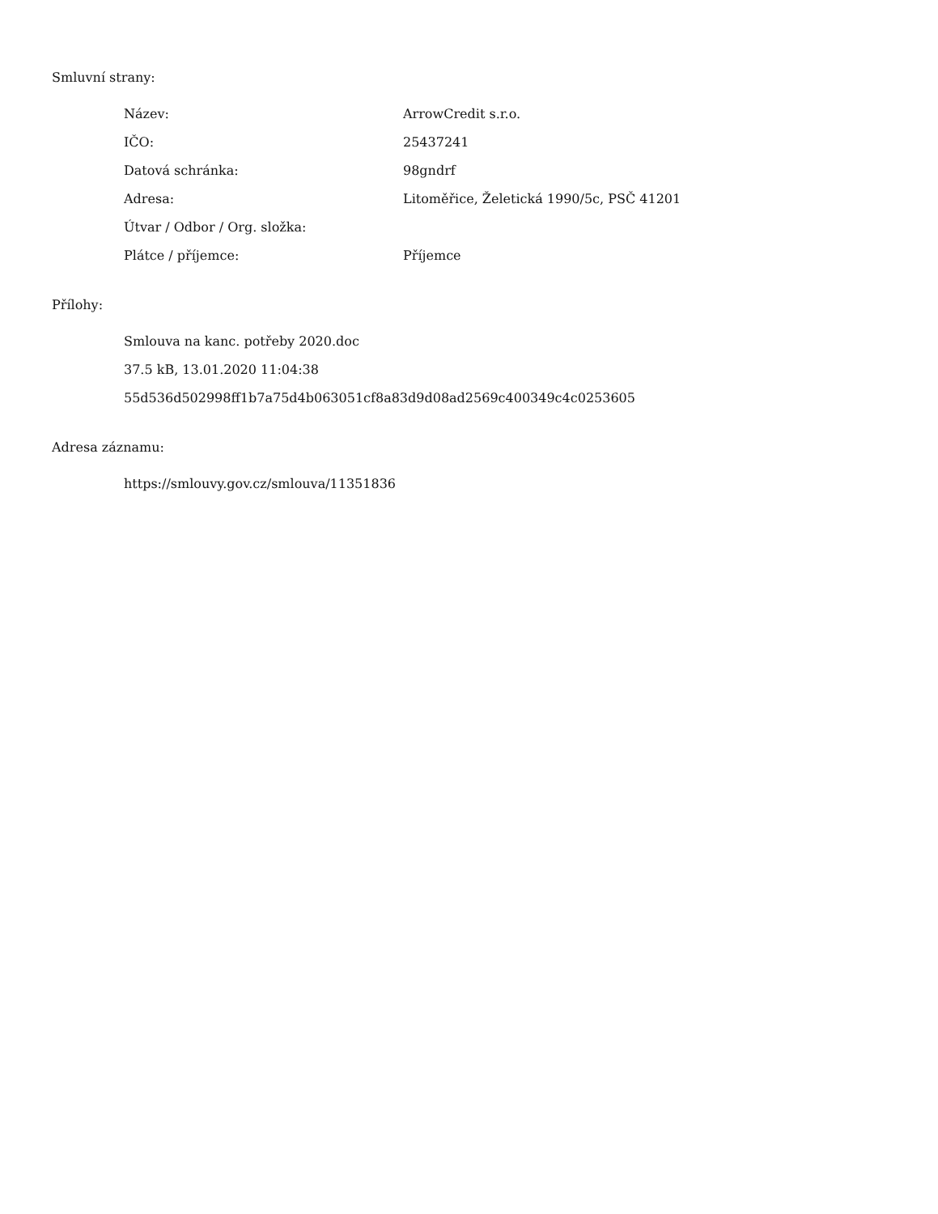Smluvní strany:
| Název: | ArrowCredit s.r.o. |
| IČO: | 25437241 |
| Datová schránka: | 98gndrf |
| Adresa: | Litoměřice, Želetická 1990/5c, PSČ 41201 |
| Útvar / Odbor / Org. složka: | |
| Plátce / příjemce: | Příjemce |
Přílohy:
Smlouva na kanc. potřeby 2020.doc
37.5 kB, 13.01.2020 11:04:38
55d536d502998ff1b7a75d4b063051cf8a83d9d08ad2569c400349c4c0253605
Adresa záznamu:
https://smlouvy.gov.cz/smlouva/11351836